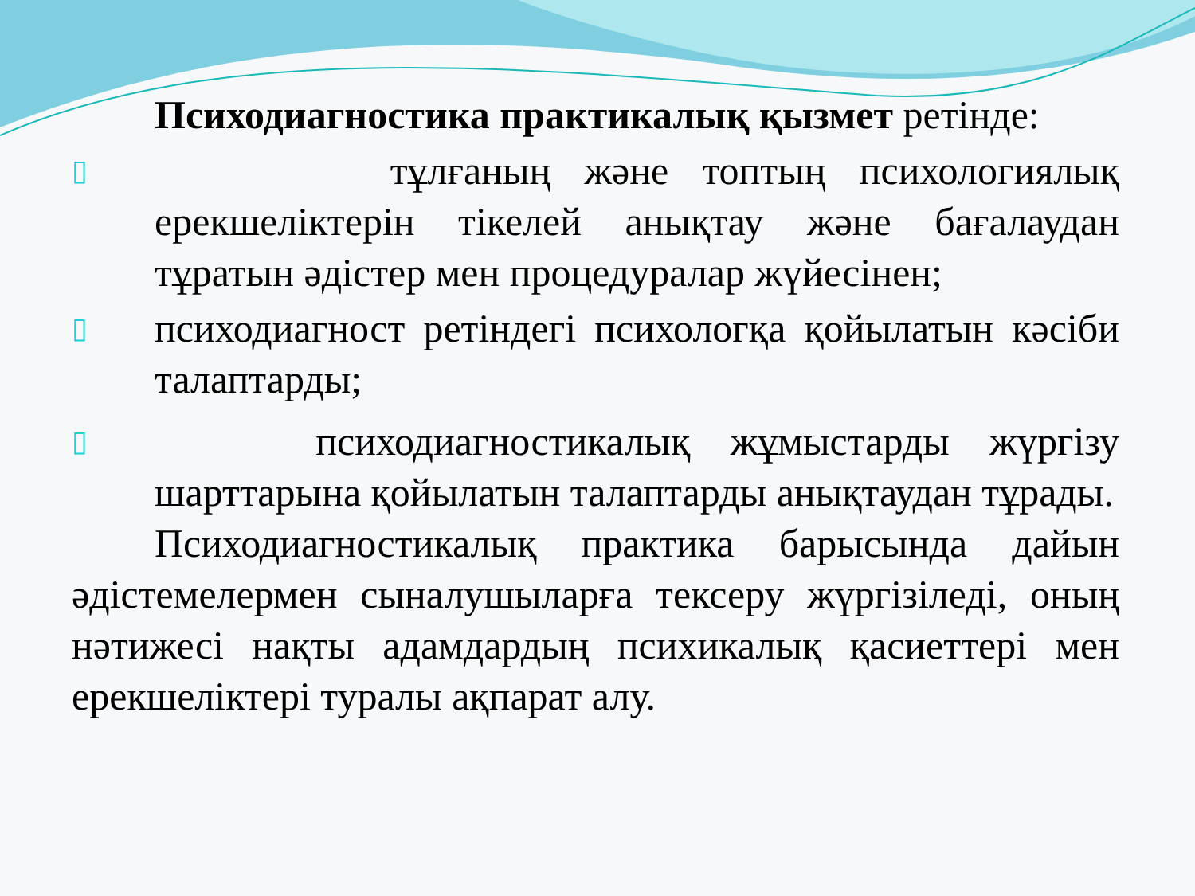Психодиагностика практикалық қызмет ретінде:
▯ тұлғаның және топтың психологиялық ерекшеліктерін тікелей анықтау және бағалаудан тұратын әдістер мен процедуралар жүйесінен;
▯ психодиагност ретіндегі психологқа қойылатын кәсіби талаптарды;
▯ психодиагностикалық жұмыстарды жүргізу шарттарына қойылатын талаптарды анықтаудан тұрады.
Психодиагностикалық практика барысында дайын әдістемелермен сыналушыларға тексеру жүргізіледі, оның нәтижесі нақты адамдардың психикалық қасиеттері мен ерекшеліктері туралы ақпарат алу.